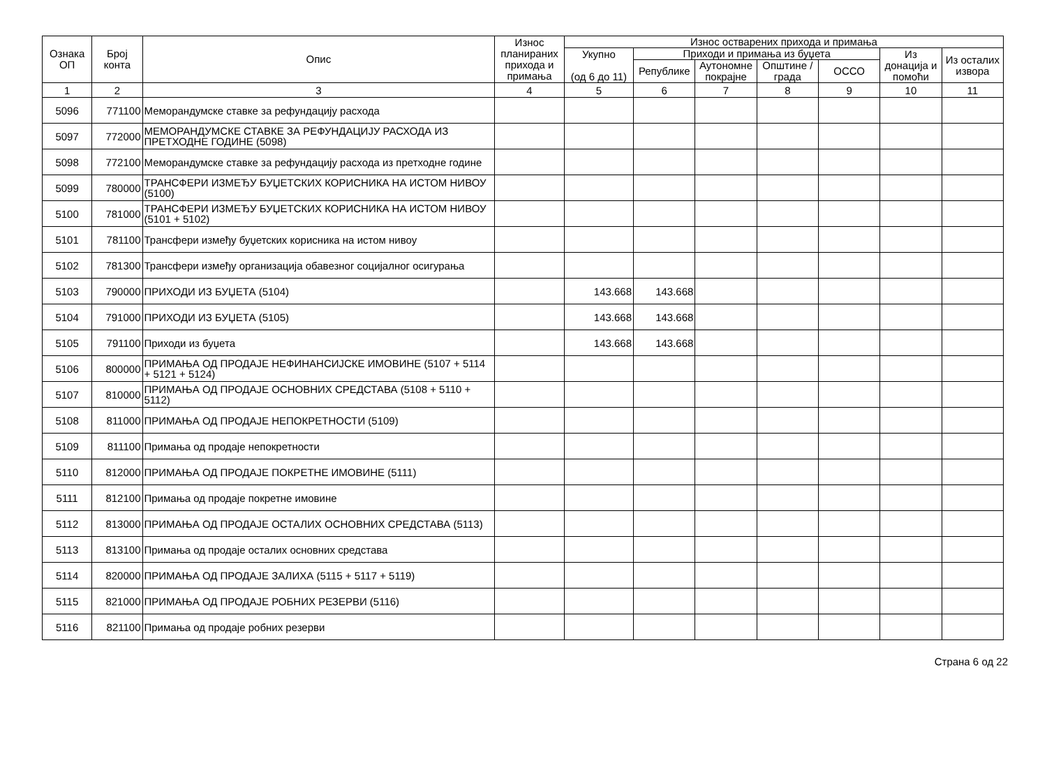| Ознака ОП | Број конта | Опис | Износ планираних прихода и примања | Износ остварених прихода и примања | | | | | | |
| --- | --- | --- | --- | --- | --- | --- | --- | --- | --- | --- |
| | | | | Укупно (од 6 до 11) | Приходи и примања из буџета | | | | Из донација и помоћи | Из осталих извора |
| | | | | | Републике | Аутономне покрајне | Општине / града | ОССО | | |
| 1 | 2 | 3 | 4 | 5 | 6 | 7 | 8 | 9 | 10 | 11 |
| 5096 | 771100 | Меморандумске ставке за рефундацију расхода | | | | | | | | |
| 5097 | 772000 | МЕМОРАНДУМСКЕ СТАВКЕ ЗА РЕФУНДАЦИЈУ РАСХОДА ИЗ ПРЕТХОДНЕ ГОДИНЕ (5098) | | | | | | | | |
| 5098 | 772100 | Меморандумске ставке за рефундацију расхода из претходне године | | | | | | | | |
| 5099 | 780000 | ТРАНСФЕРИ ИЗМЕЂУ БУЏЕТСКИХ КОРИСНИКА НА ИСТОМ НИВОУ (5100) | | | | | | | | |
| 5100 | 781000 | ТРАНСФЕРИ ИЗМЕЂУ БУЏЕТСКИХ КОРИСНИКА НА ИСТОМ НИВОУ (5101 + 5102) | | | | | | | | |
| 5101 | 781100 | Трансфери између буџетских корисника на истом нивоу | | | | | | | | |
| 5102 | 781300 | Трансфери између организација обавезног социјалног осигурања | | | | | | | | |
| 5103 | 790000 | ПРИХОДИ ИЗ БУЏЕТА (5104) | | 143.668 | 143.668 | | | | | |
| 5104 | 791000 | ПРИХОДИ ИЗ БУЏЕТА (5105) | | 143.668 | 143.668 | | | | | |
| 5105 | 791100 | Приходи из буџета | | 143.668 | 143.668 | | | | | |
| 5106 | 800000 | ПРИМАЊА ОД ПРОДАЈЕ НЕФИНАНСИЈСКЕ ИМОВИНЕ (5107 + 5114 + 5121 + 5124) | | | | | | | | |
| 5107 | 810000 | ПРИМАЊА ОД ПРОДАЈЕ ОСНОВНИХ СРЕДСТАВА (5108 + 5110 + 5112) | | | | | | | | |
| 5108 | 811000 | ПРИМАЊА ОД ПРОДАЈЕ НЕПОКРЕТНОСТИ (5109) | | | | | | | | |
| 5109 | 811100 | Примања од продаје непокретности | | | | | | | | |
| 5110 | 812000 | ПРИМАЊА ОД ПРОДАЈЕ ПОКРЕТНЕ ИМОВИНЕ (5111) | | | | | | | | |
| 5111 | 812100 | Примања од продаје покретне имовине | | | | | | | | |
| 5112 | 813000 | ПРИМАЊА ОД ПРОДАЈЕ ОСТАЛИХ ОСНОВНИХ СРЕДСТАВА (5113) | | | | | | | | |
| 5113 | 813100 | Примања од продаје осталих основних средстава | | | | | | | | |
| 5114 | 820000 | ПРИМАЊА ОД ПРОДАЈЕ ЗАЛИХА (5115 + 5117 + 5119) | | | | | | | | |
| 5115 | 821000 | ПРИМАЊА ОД ПРОДАЈЕ РОБНИХ РЕЗЕРВИ (5116) | | | | | | | | |
| 5116 | 821100 | Примања од продаје робних резерви | | | | | | | | |
Страна 6 од 22